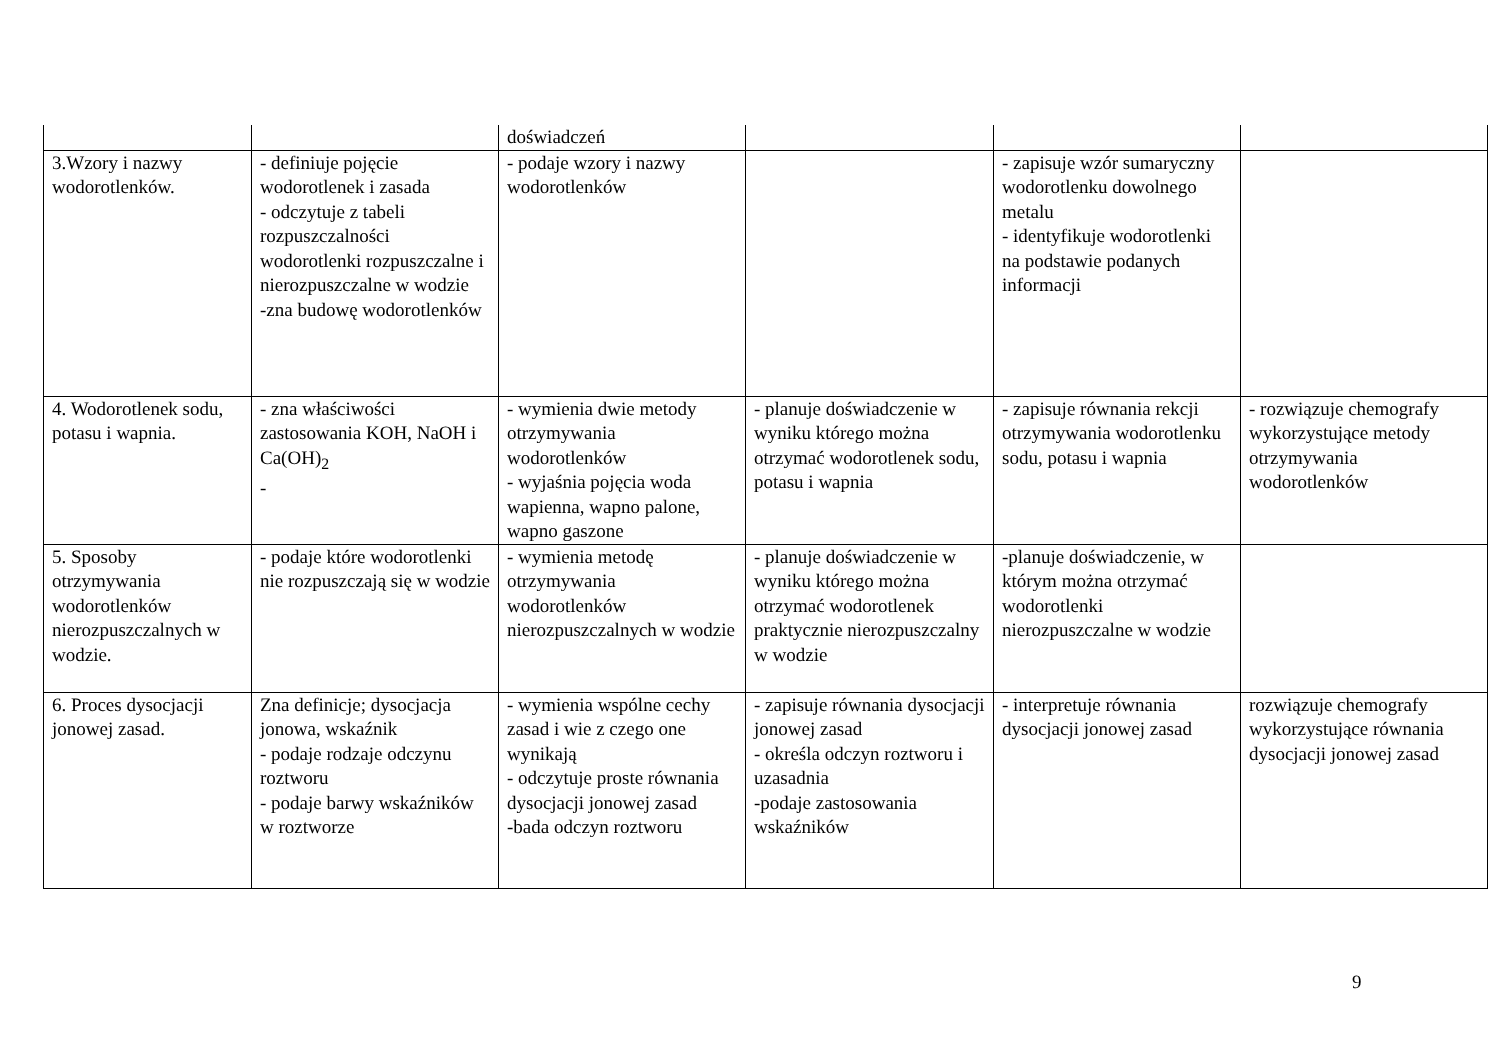| | | doświadczeń | | | |
| 3.Wzory i nazwy wodorotlenków. | - definiuje pojęcie wodorotlenek i zasada - odczytuje z tabeli rozpuszczalności wodorotlenki rozpuszczalne i nierozpuszczalne w wodzie -zna budowę wodorotlenków | - podaje wzory i nazwy wodorotlenków | | - zapisuje wzór sumaryczny wodorotlenku dowolnego metalu - identyfikuje wodorotlenki na podstawie podanych informacji | |
| 4. Wodorotlenek sodu, potasu i wapnia. | - zna właściwości zastosowania KOH, NaOH i Ca(OH)<sub>2</sub> - | - wymienia dwie metody otrzymywania wodorotlenków - wyjaśnia pojęcia woda wapienna, wapno palone, wapno gaszone | - planuje doświadczenie w wyniku którego można otrzymać wodorotlenek sodu, potasu i wapnia | - zapisuje równania rekcji otrzymywania wodorotlenku sodu, potasu i wapnia | - rozwiązuje chemografy wykorzystujące metody otrzymywania wodorotlenków |
| 5. Sposoby otrzymywania wodorotlenków nierozpuszczalnych w wodzie. | - podaje które wodorotlenki nie rozpuszczają się w wodzie | - wymienia metodę otrzymywania wodorotlenków nierozpuszczalnych w wodzie | - planuje doświadczenie w wyniku którego można otrzymać wodorotlenek praktycznie nierozpuszczalny w wodzie | -planuje doświadczenie, w którym można otrzymać wodorotlenki nierozpuszczalne w wodzie | |
| 6. Proces dysocjacji jonowej zasad. | Zna definicje; dysocjacja jonowa, wskaźnik - podaje rodzaje odczynu roztworu - podaje barwy wskaźników w roztworze | - wymienia wspólne cechy zasad i wie z czego one wynikają - odczytuje proste równania dysocjacji jonowej zasad -bada odczyn roztworu | - zapisuje równania dysocjacji jonowej zasad - określa odczyn roztworu i uzasadnia -podaje zastosowania wskaźników | - interpretuje równania dysocjacji jonowej zasad | rozwiązuje chemografy wykorzystujące równania dysocjacji jonowej zasad |
9